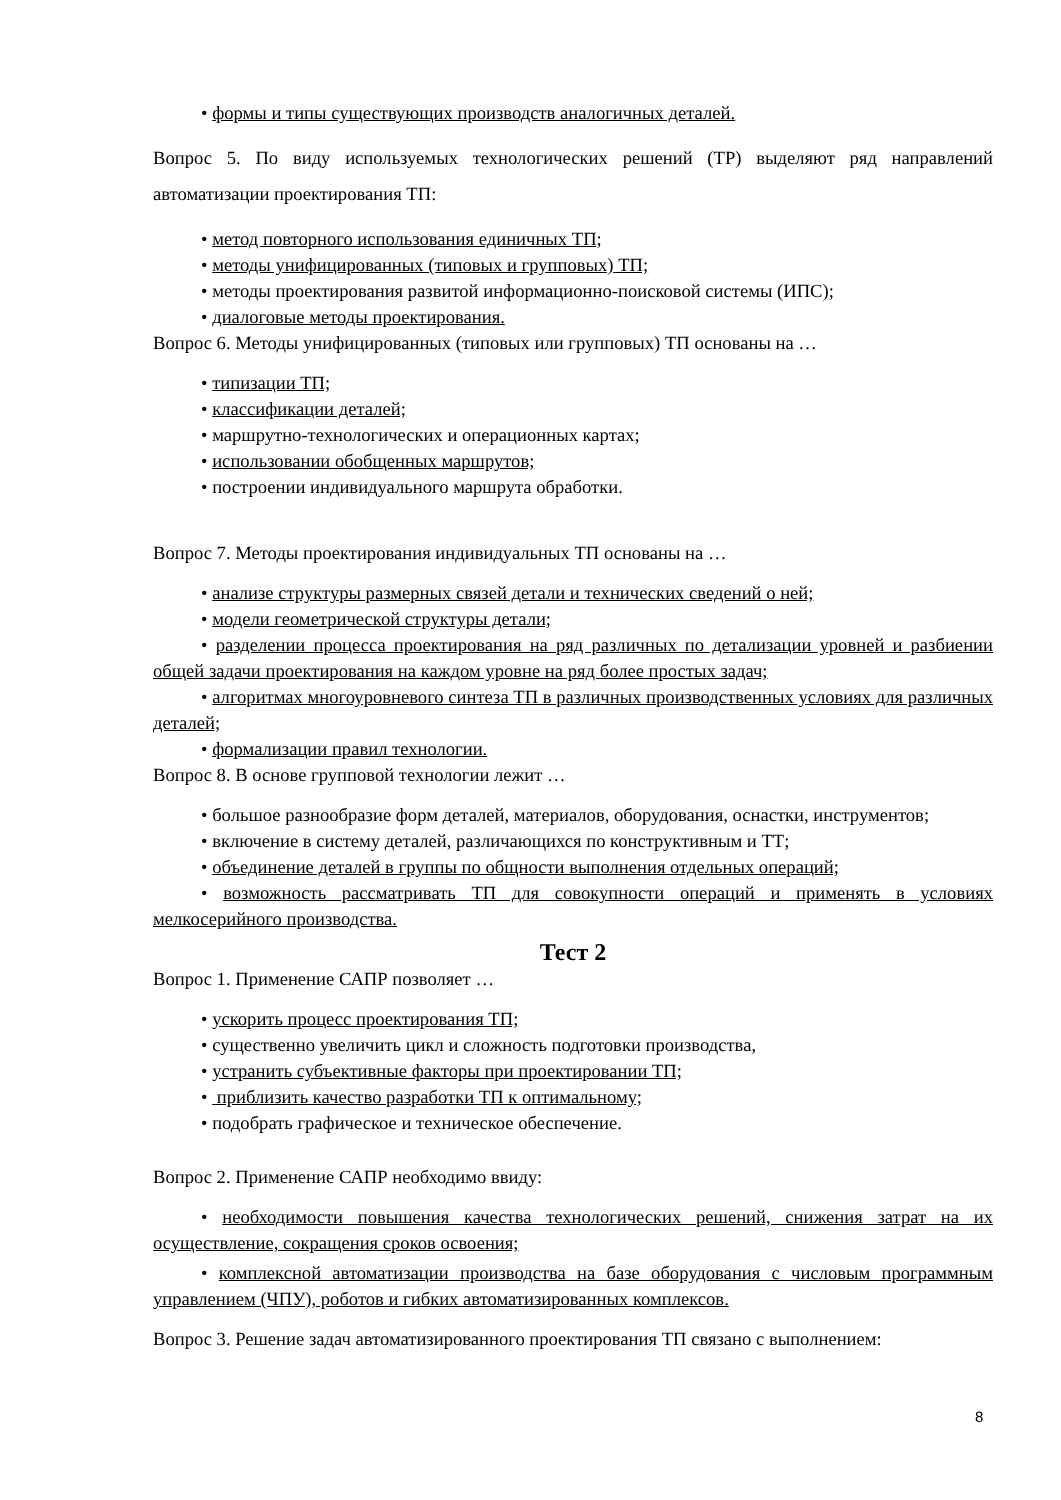• формы и типы существующих производств аналогичных деталей.
Вопрос 5. По виду используемых технологических решений (ТР) выделяют ряд направлений автоматизации проектирования ТП:
• метод повторного использования единичных ТП;
• методы унифицированных (типовых и групповых) ТП;
• методы проектирования развитой информационно-поисковой системы (ИПС);
• диалоговые методы проектирования.
Вопрос 6. Методы унифицированных (типовых или групповых) ТП основаны на …
• типизации ТП;
• классификации деталей;
• маршрутно-технологических и операционных картах;
• использовании обобщенных маршрутов;
• построении индивидуального маршрута обработки.
Вопрос 7. Методы проектирования индивидуальных ТП основаны на …
• анализе структуры размерных связей детали и технических сведений о ней;
• модели геометрической структуры детали;
• разделении процесса проектирования на ряд различных по детализации уровней и разбиении общей задачи проектирования на каждом уровне на ряд более простых задач;
• алгоритмах многоуровневого синтеза ТП в различных производственных условиях для различных деталей;
• формализации правил технологии.
Вопрос 8. В основе групповой технологии лежит …
• большое разнообразие форм деталей, материалов, оборудования, оснастки, инструментов;
• включение в систему деталей, различающихся по конструктивным и ТТ;
• объединение деталей в группы по общности выполнения отдельных операций;
• возможность рассматривать ТП для совокупности операций и применять в условиях мелкосерийного производства.
Тест 2
Вопрос 1. Применение САПР позволяет …
• ускорить процесс проектирования ТП;
• существенно увеличить цикл и сложность подготовки производства,
• устранить субъективные факторы при проектировании ТП;
• приблизить качество разработки ТП к оптимальному;
• подобрать графическое и техническое обеспечение.
Вопрос 2. Применение САПР необходимо ввиду:
• необходимости повышения качества технологических решений, снижения затрат на их осуществление, сокращения сроков освоения;
• комплексной автоматизации производства на базе оборудования с числовым программным управлением (ЧПУ), роботов и гибких автоматизированных комплексов.
Вопрос 3. Решение задач автоматизированного проектирования ТП связано с выполнением:
8